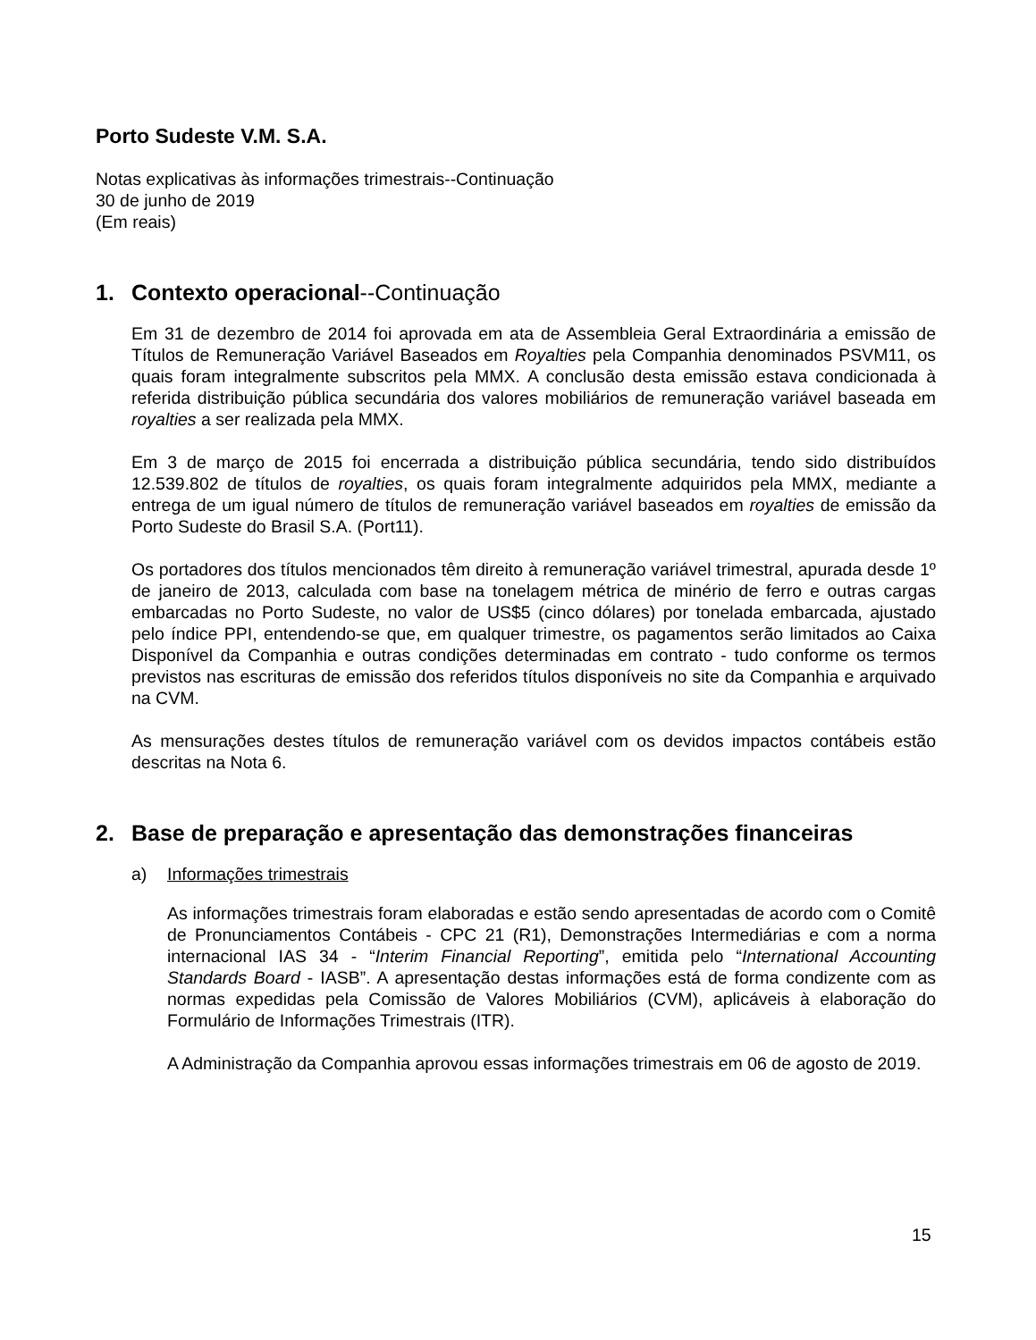Porto Sudeste V.M. S.A.
Notas explicativas às informações trimestrais--Continuação
30 de junho de 2019
(Em reais)
1. Contexto operacional--Continuação
Em 31 de dezembro de 2014 foi aprovada em ata de Assembleia Geral Extraordinária a emissão de Títulos de Remuneração Variável Baseados em Royalties pela Companhia denominados PSVM11, os quais foram integralmente subscritos pela MMX. A conclusão desta emissão estava condicionada à referida distribuição pública secundária dos valores mobiliários de remuneração variável baseada em royalties a ser realizada pela MMX.
Em 3 de março de 2015 foi encerrada a distribuição pública secundária, tendo sido distribuídos 12.539.802 de títulos de royalties, os quais foram integralmente adquiridos pela MMX, mediante a entrega de um igual número de títulos de remuneração variável baseados em royalties de emissão da Porto Sudeste do Brasil S.A. (Port11).
Os portadores dos títulos mencionados têm direito à remuneração variável trimestral, apurada desde 1º de janeiro de 2013, calculada com base na tonelagem métrica de minério de ferro e outras cargas embarcadas no Porto Sudeste, no valor de US$5 (cinco dólares) por tonelada embarcada, ajustado pelo índice PPI, entendendo-se que, em qualquer trimestre, os pagamentos serão limitados ao Caixa Disponível da Companhia e outras condições determinadas em contrato - tudo conforme os termos previstos nas escrituras de emissão dos referidos títulos disponíveis no site da Companhia e arquivado na CVM.
As mensurações destes títulos de remuneração variável com os devidos impactos contábeis estão descritas na Nota 6.
2. Base de preparação e apresentação das demonstrações financeiras
a) Informações trimestrais
As informações trimestrais foram elaboradas e estão sendo apresentadas de acordo com o Comitê de Pronunciamentos Contábeis - CPC 21 (R1), Demonstrações Intermediárias e com a norma internacional IAS 34 - “Interim Financial Reporting”, emitida pelo “International Accounting Standards Board - IASB”. A apresentação destas informações está de forma condizente com as normas expedidas pela Comissão de Valores Mobiliários (CVM), aplicáveis à elaboração do Formulário de Informações Trimestrais (ITR).
A Administração da Companhia aprovou essas informações trimestrais em 06 de agosto de 2019.
15